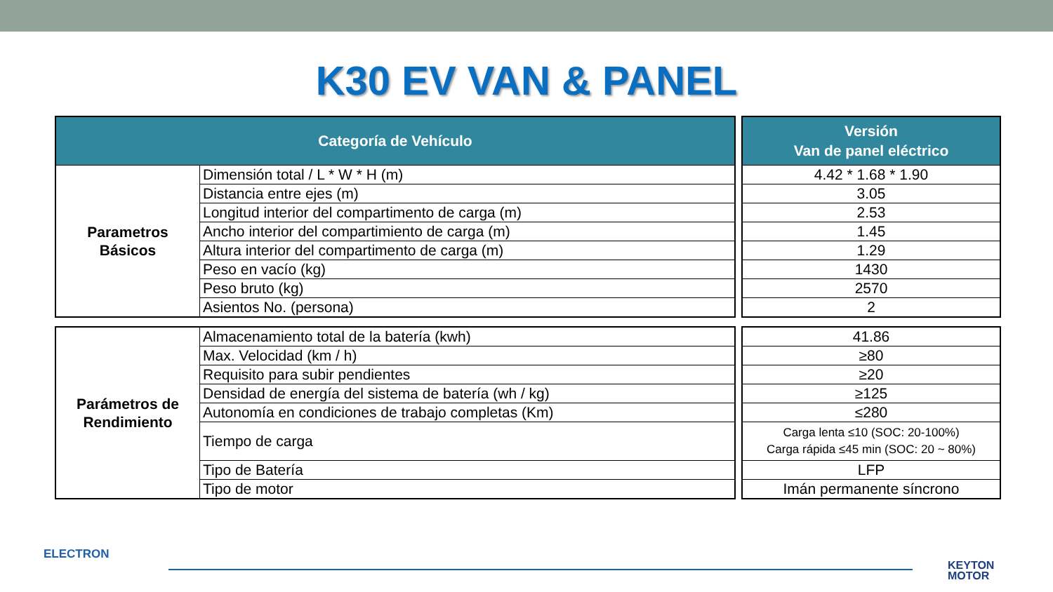K30 EV VAN & PANEL
| Categoría de Vehículo | |
| --- | --- |
| Parametros Básicos | Dimensión total / L * W * H (m) |
| | Distancia entre ejes (m) |
| | Longitud interior del compartimento de carga (m) |
| | Ancho interior del compartimiento de carga (m) |
| | Altura interior del compartimento de carga (m) |
| | Peso en vacío (kg) |
| | Peso bruto (kg) |
| | Asientos No. (persona) |
| Parámetros de Rendimiento | Almacenamiento total de la batería (kwh) |
| | Max. Velocidad (km / h) |
| | Requisito para subir pendientes |
| | Densidad de energía del sistema de batería (wh / kg) |
| | Autonomía en condiciones de trabajo completas (Km) |
| | Tiempo de carga |
| | Tipo de Batería |
| | Tipo de motor |
| Versión Van de panel eléctrico |
| --- |
| 4.42 * 1.68 * 1.90 |
| 3.05 |
| 2.53 |
| 1.45 |
| 1.29 |
| 1430 |
| 2570 |
| 2 |
| 41.86 |
| ≥80 |
| ≥20 |
| ≥125 |
| ≤280 |
| Carga lenta ≤10 (SOC: 20-100%) Carga rápida ≤45 min (SOC: 20 ~ 80%) |
| LFP |
| Imán permanente síncrono |
ELECTRON
KEYTON
MOTOR